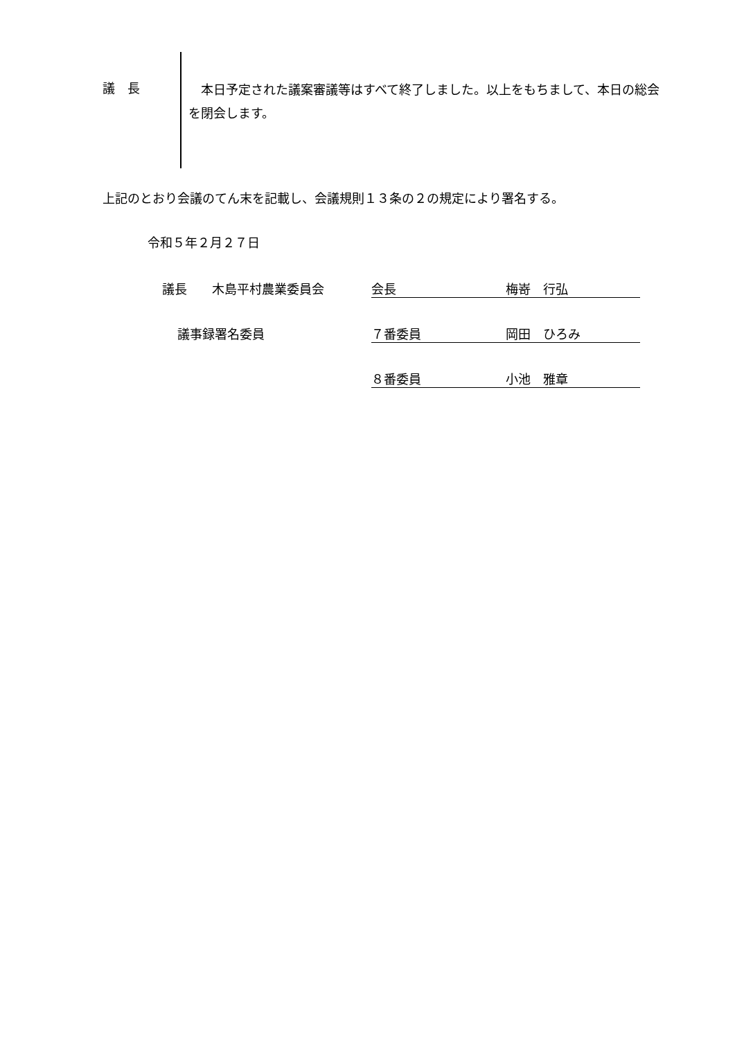議　長
　本日予定された議案審議等はすべて終了しました。以上をもちまして、本日の総会を閉会します。
上記のとおり会議のてん末を記載し、会議規則１３条の２の規定により署名する。
令和５年２月２７日
議長　　木島平村農業委員会 会長 梅嵜　行弘
議事録署名委員 ７番委員 岡田　ひろみ
８番委員 小池　雅章